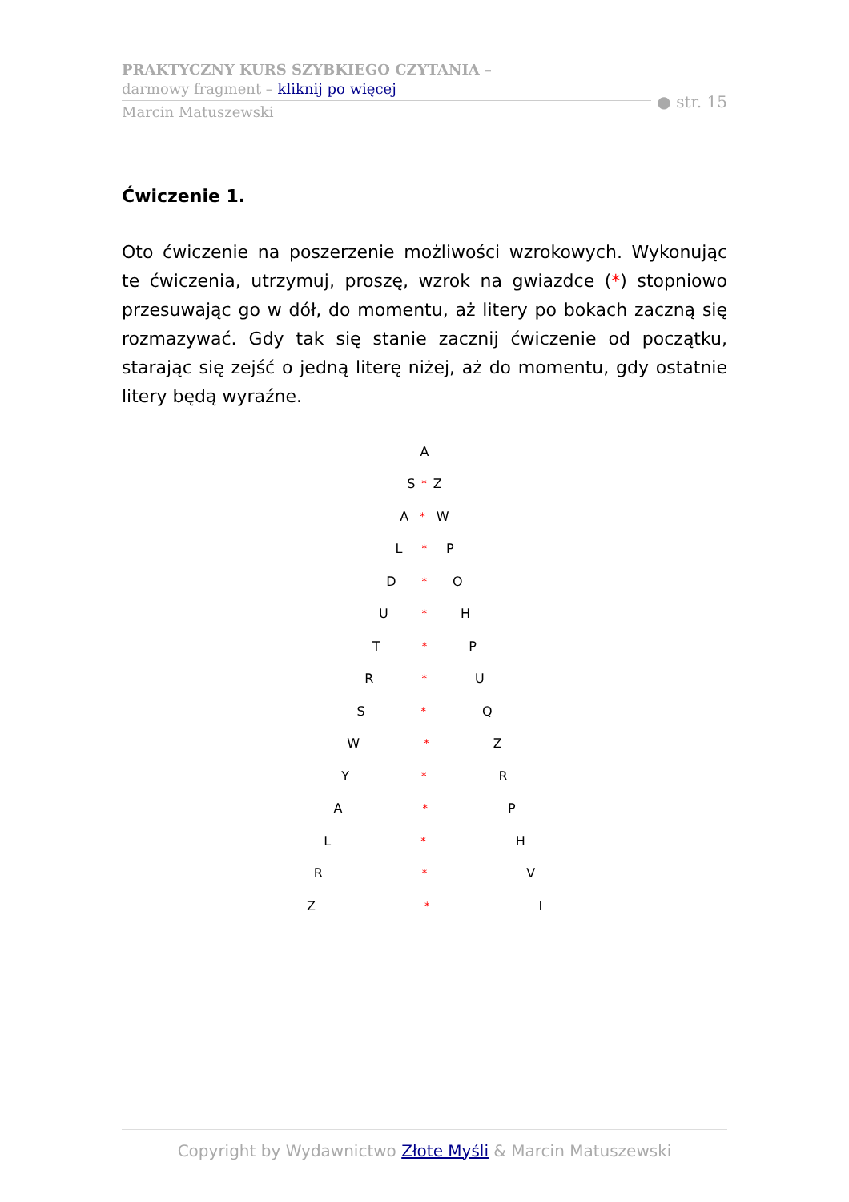PRAKTYCZNY KURS SZYBKIEGO CZYTANIA –
darmowy fragment – kliknij po więcej
Marcin Matuszewski
● str. 15
Ćwiczenie 1.
Oto ćwiczenie na poszerzenie możliwości wzrokowych. Wykonując te ćwiczenia, utrzymuj, proszę, wzrok na gwiazdce (*) stopniowo przesuwając go w dół, do momentu, aż litery po bokach zaczną się rozmazywać. Gdy tak się stanie zacznij ćwiczenie od początku, starając się zejść o jedną literę niżej, aż do momentu, gdy ostatnie litery będą wyraźne.
A
S * Z
A * W
L * P
D * O
U * H
T * P
R * U
S * Q
W * Z
Y * R
A * P
L * H
R * V
Z * I
Copyright by Wydawnictwo Złote Myśli & Marcin Matuszewski